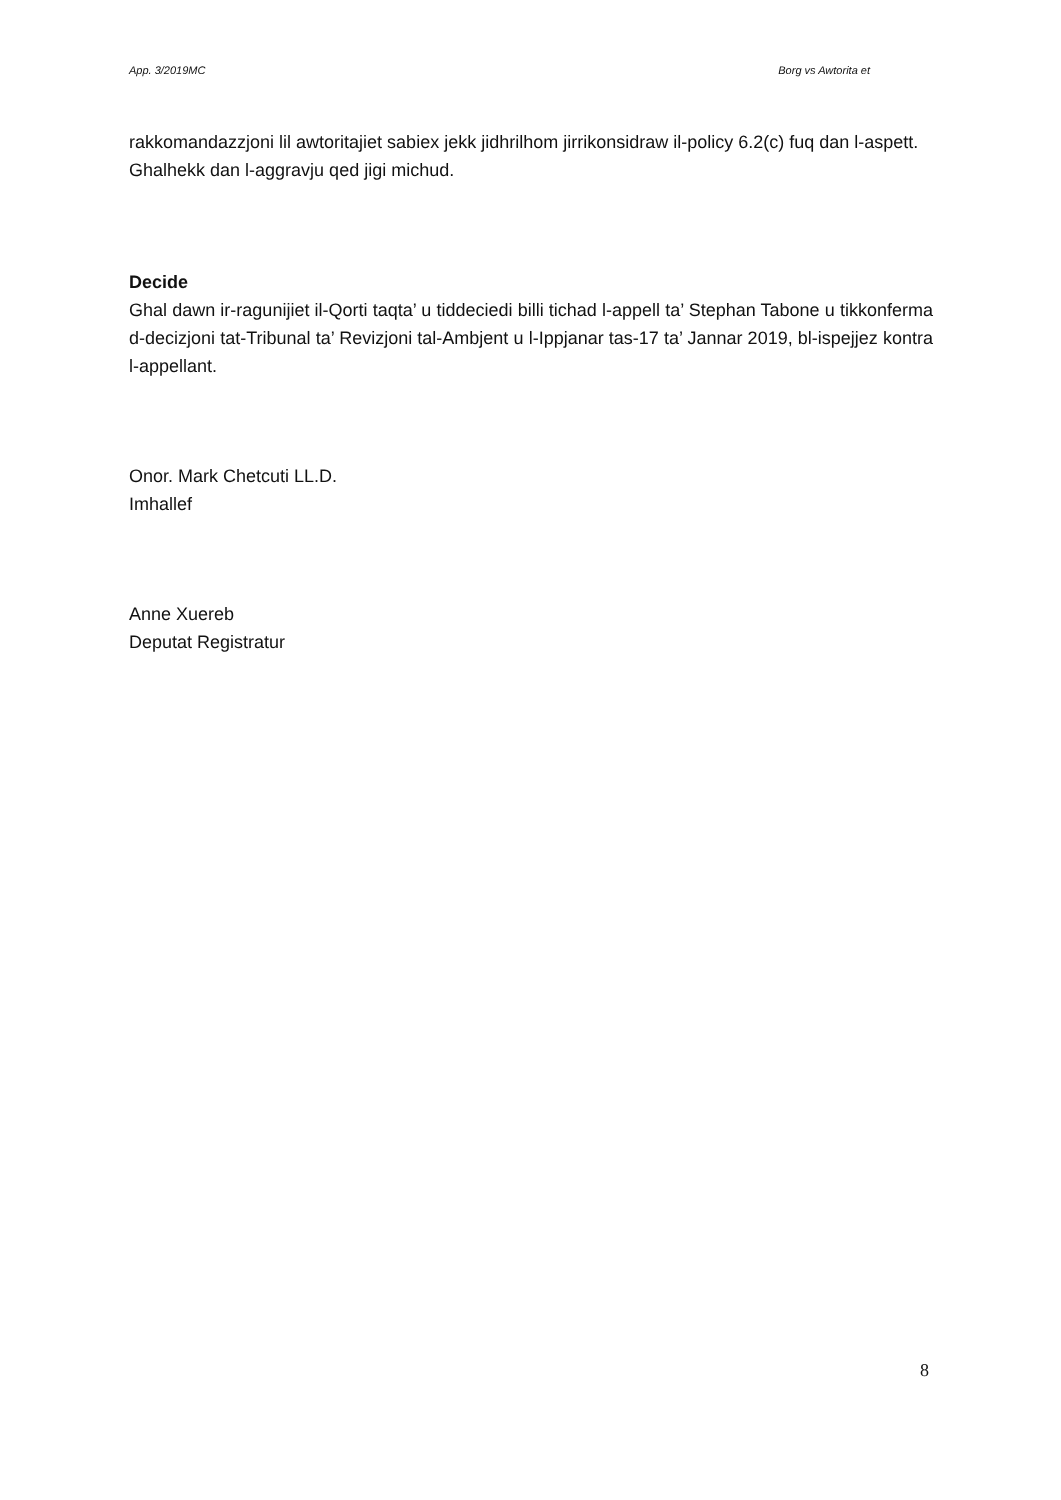App. 3/2019MC Borg vs Awtorita et
rakkomandazzjoni lil awtoritajiet sabiex jekk jidhrilhom jirrikonsidraw il-policy 6.2(c) fuq dan l-aspett.
Ghalhekk dan l-aggravju qed jigi michud.
Decide
Ghal dawn ir-ragunijiet il-Qorti taqta’ u tiddeciedi billi tichad l-appell ta’ Stephan Tabone u tikkonferma d-decizjoni tat-Tribunal ta’ Revizjoni tal-Ambjent u l-Ippjanar tas-17 ta’ Jannar 2019, bl-ispejjez kontra l-appellant.
Onor. Mark Chetcuti LL.D.
Imhallef
Anne Xuereb
Deputat Registratur
8